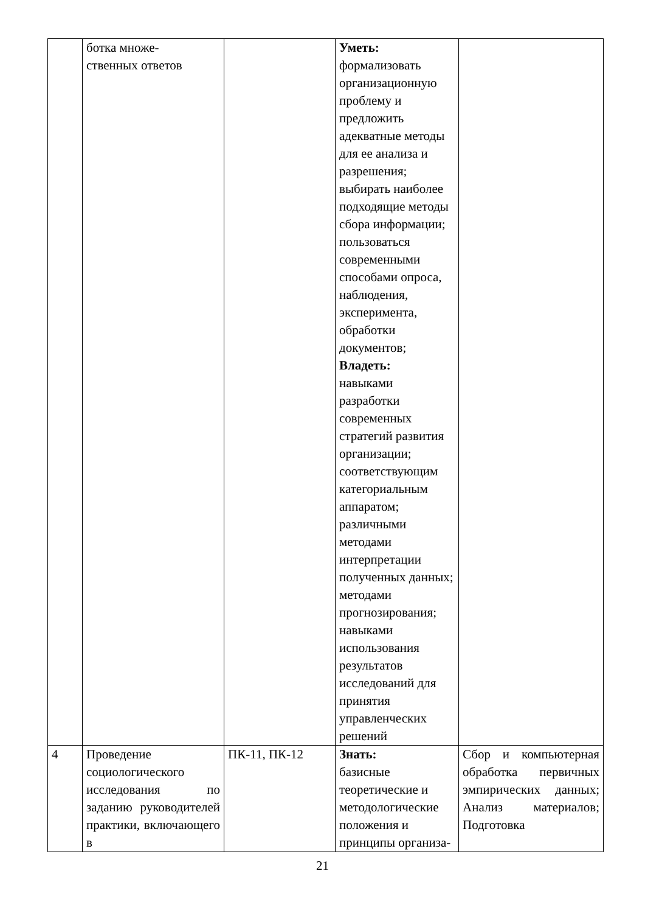| | ботка множе- ственных ответов | | Уметь: формализовать организационную проблему и предложить адекватные методы для ее анализа и разрешения; выбирать наиболее подходящие методы сбора информации; пользоваться современными способами опроса, наблюдения, эксперимента, обработки документов; Владеть: навыками разработки современных стратегий развития организации; соответствующим категориальным аппаратом; различными методами интерпретации полученных данных; методами прогнозирования; навыками использования результатов исследований для принятия управленческих решений | |
| 4 | Проведение социологического исследования по заданию руководителей практики, включающего в | ПК-11, ПК-12 | Знать: базисные теоретические и методологические положения и принципы организа- | Сбор и компьютерная обработка первичных эмпирических данных; Анализ материалов; Подготовка |
21